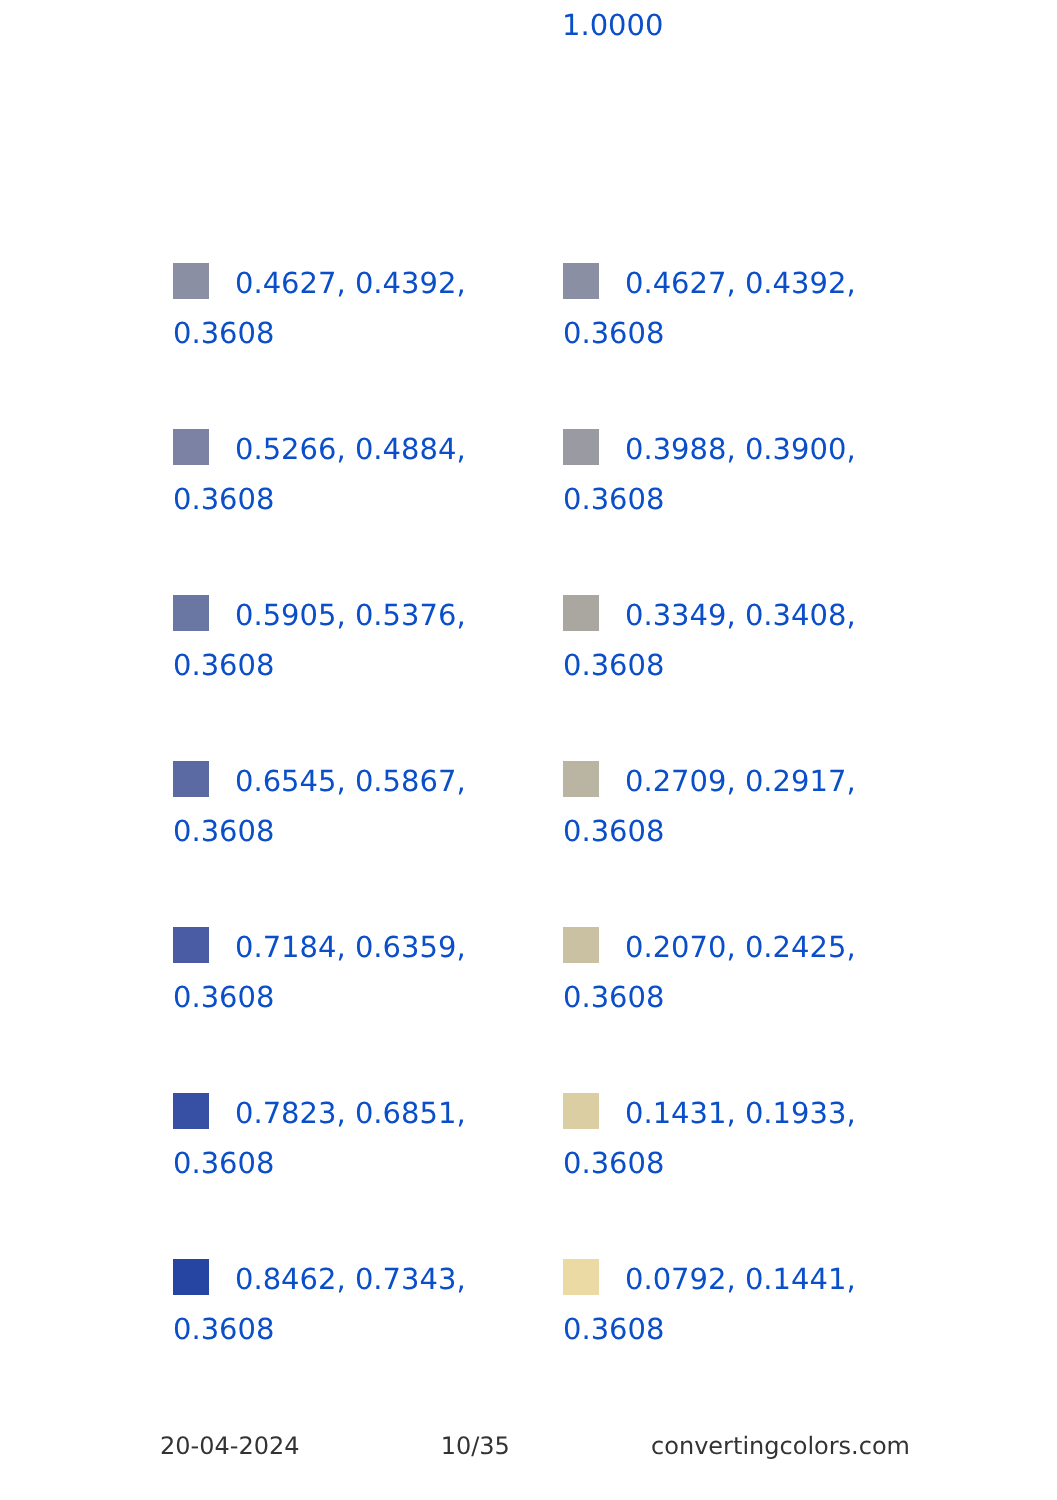1.0000
0.4627, 0.4392, 0.3608
0.4627, 0.4392, 0.3608
0.5266, 0.4884, 0.3608
0.3988, 0.3900, 0.3608
0.5905, 0.5376, 0.3608
0.3349, 0.3408, 0.3608
0.6545, 0.5867, 0.3608
0.2709, 0.2917, 0.3608
0.7184, 0.6359, 0.3608
0.2070, 0.2425, 0.3608
0.7823, 0.6851, 0.3608
0.1431, 0.1933, 0.3608
0.8462, 0.7343, 0.3608
0.0792, 0.1441, 0.3608
20-04-2024 10/35 convertingcolors.com